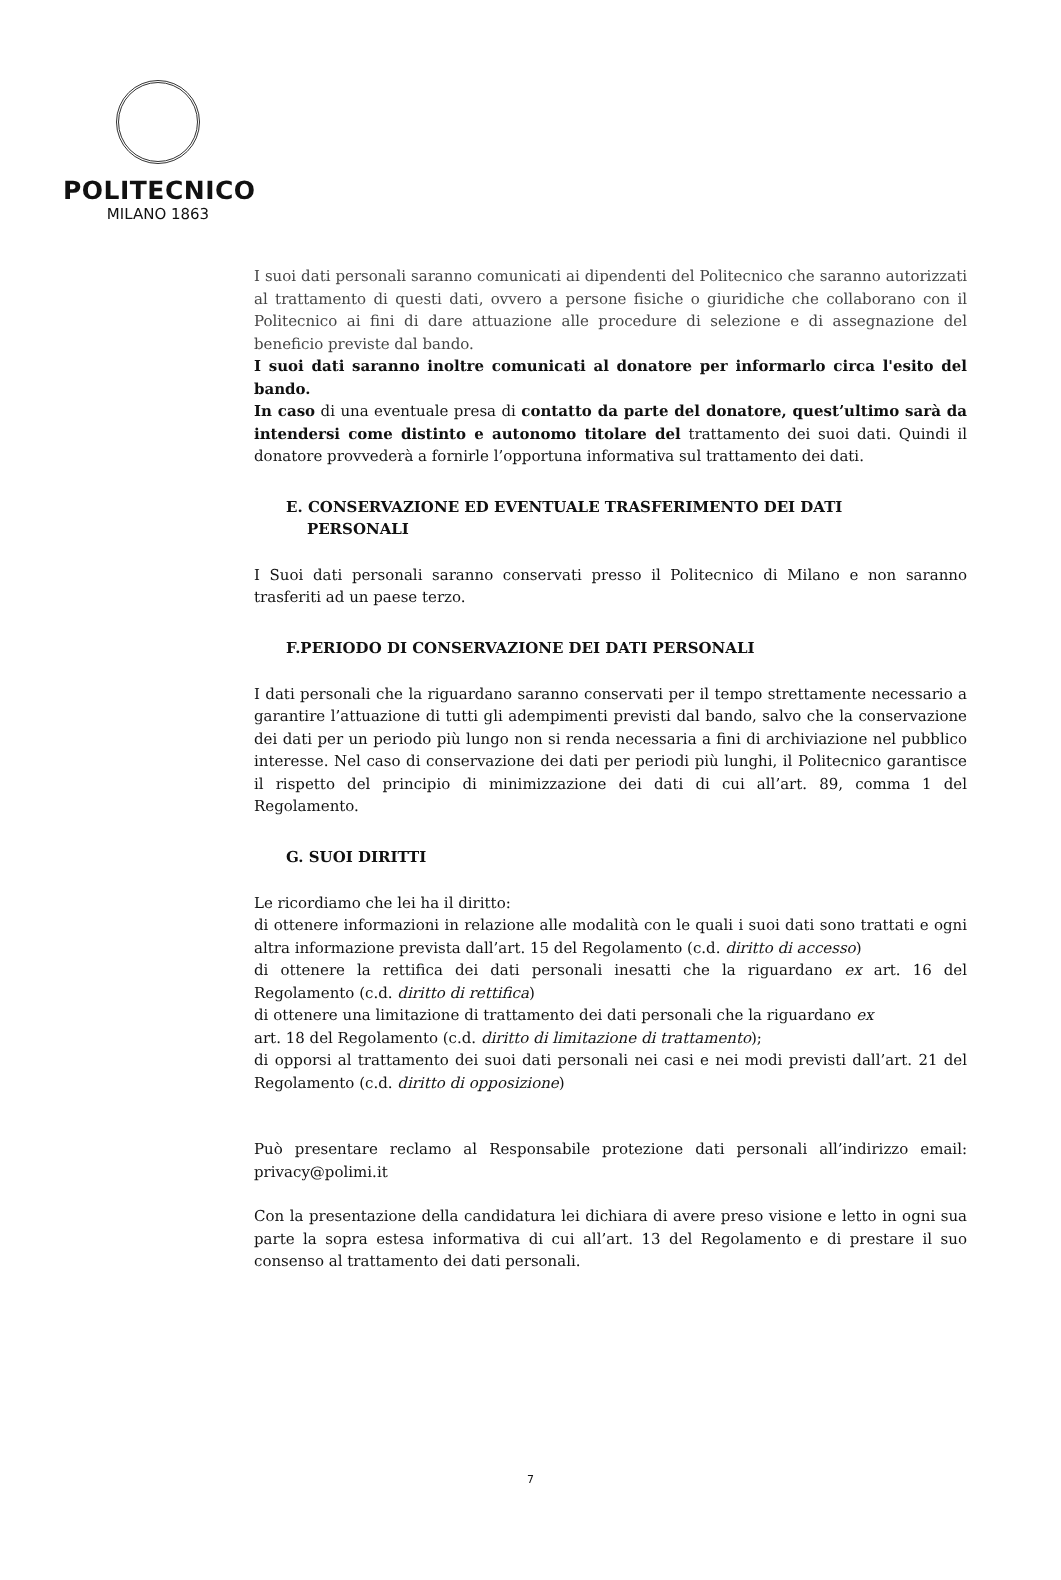POLITECNICO
MILANO 1863
I suoi dati personali saranno comunicati ai dipendenti del Politecnico che saranno autorizzati al trattamento di questi dati, ovvero a persone fisiche o giuridiche che collaborano con il Politecnico ai fini di dare attuazione alle procedure di selezione e di assegnazione del beneficio previste dal bando.
I suoi dati saranno inoltre comunicati al donatore per informarlo circa l'esito del bando.
In caso di una eventuale presa di contatto da parte del donatore, quest’ultimo sarà da intendersi come distinto e autonomo titolare del trattamento dei suoi dati. Quindi il donatore provvederà a fornirle l’opportuna informativa sul trattamento dei dati.
E. CONSERVAZIONE ED EVENTUALE TRASFERIMENTO DEI DATI
PERSONALI
I Suoi dati personali saranno conservati presso il Politecnico di Milano e non saranno trasferiti ad un paese terzo.
F.PERIODO DI CONSERVAZIONE DEI DATI PERSONALI
I dati personali che la riguardano saranno conservati per il tempo strettamente necessario a garantire l’attuazione di tutti gli adempimenti previsti dal bando, salvo che la conservazione dei dati per un periodo più lungo non si renda necessaria a fini di archiviazione nel pubblico interesse. Nel caso di conservazione dei dati per periodi più lunghi, il Politecnico garantisce il rispetto del principio di minimizzazione dei dati di cui all’art. 89, comma 1 del Regolamento.
G. SUOI DIRITTI
Le ricordiamo che lei ha il diritto:
di ottenere informazioni in relazione alle modalità con le quali i suoi dati sono trattati e ogni altra informazione prevista dall’art. 15 del Regolamento (c.d. diritto di accesso)
di ottenere la rettifica dei dati personali inesatti che la riguardano ex art. 16 del Regolamento (c.d. diritto di rettifica)
di ottenere una limitazione di trattamento dei dati personali che la riguardano ex
art. 18 del Regolamento (c.d. diritto di limitazione di trattamento);
di opporsi al trattamento dei suoi dati personali nei casi e nei modi previsti dall’art. 21 del Regolamento (c.d. diritto di opposizione)
Può presentare reclamo al Responsabile protezione dati personali all’indirizzo email: privacy@polimi.it
Con la presentazione della candidatura lei dichiara di avere preso visione e letto in ogni sua parte la sopra estesa informativa di cui all’art. 13 del Regolamento e di prestare il suo consenso al trattamento dei dati personali.
7